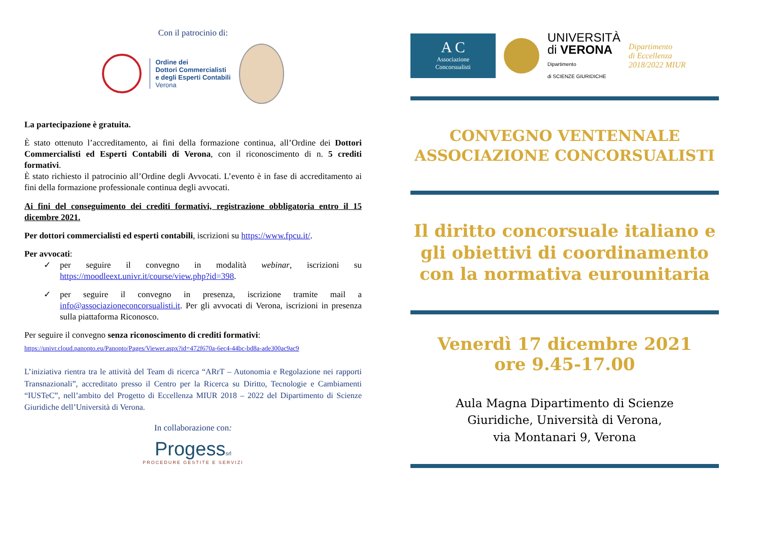Con il patrocinio di:
Ordine dei
Dottori Commercialisti
e degli Esperti Contabili
Verona
La partecipazione è gratuita.
È stato ottenuto l’accreditamento, ai fini della formazione continua, all’Ordine dei Dottori Commercialisti ed Esperti Contabili di Verona, con il riconoscimento di n. 5 crediti formativi.
È stato richiesto il patrocinio all’Ordine degli Avvocati. L’evento è in fase di accreditamento ai fini della formazione professionale continua degli avvocati.
Ai fini del conseguimento dei crediti formativi, registrazione obbligatoria entro il 15 dicembre 2021.
Per dottori commercialisti ed esperti contabili, iscrizioni su https://www.fpcu.it/.
Per avvocati:
✓ per seguire il convegno in modalità webinar, iscrizioni su https://moodleext.univr.it/course/view.php?id=398.
✓ per seguire il convegno in presenza, iscrizione tramite mail a info@associazioneconcorsualisti.it. Per gli avvocati di Verona, iscrizioni in presenza sulla piattaforma Riconosco.
Per seguire il convegno senza riconoscimento di crediti formativi:
https://univr.cloud.panopto.eu/Panopto/Pages/Viewer.aspx?id=472f670a-6ec4-44bc-bd8a-ade300ac9ac9
L’iniziativa rientra tra le attività del Team di ricerca “ARrT – Autonomia e Regolazione nei rapporti Transnazionali”, accreditato presso il Centro per la Ricerca su Diritto, Tecnologie e Cambiamenti “IUSTeC”, nell’ambito del Progetto di Eccellenza MIUR 2018 – 2022 del Dipartimento di Scienze Giuridiche dell’Università di Verona.
In collaborazione con:
Progesssrl
PROCEDURE GESTITE E SERVIZI
A C
Associazione
Concorsualisti
UNIVERSITÀ
di VERONA
Dipartimento
di SCIENZE GIURIDICHE
Dipartimento
di Eccellenza
2018/2022 MIUR
CONVEGNO VENTENNALE
ASSOCIAZIONE CONCORSUALISTI
Il diritto concorsuale italiano e gli obiettivi di coordinamento con la normativa eurounitaria
Venerdì 17 dicembre 2021
ore 9.45-17.00
Aula Magna Dipartimento di Scienze
Giuridiche, Università di Verona,
via Montanari 9, Verona